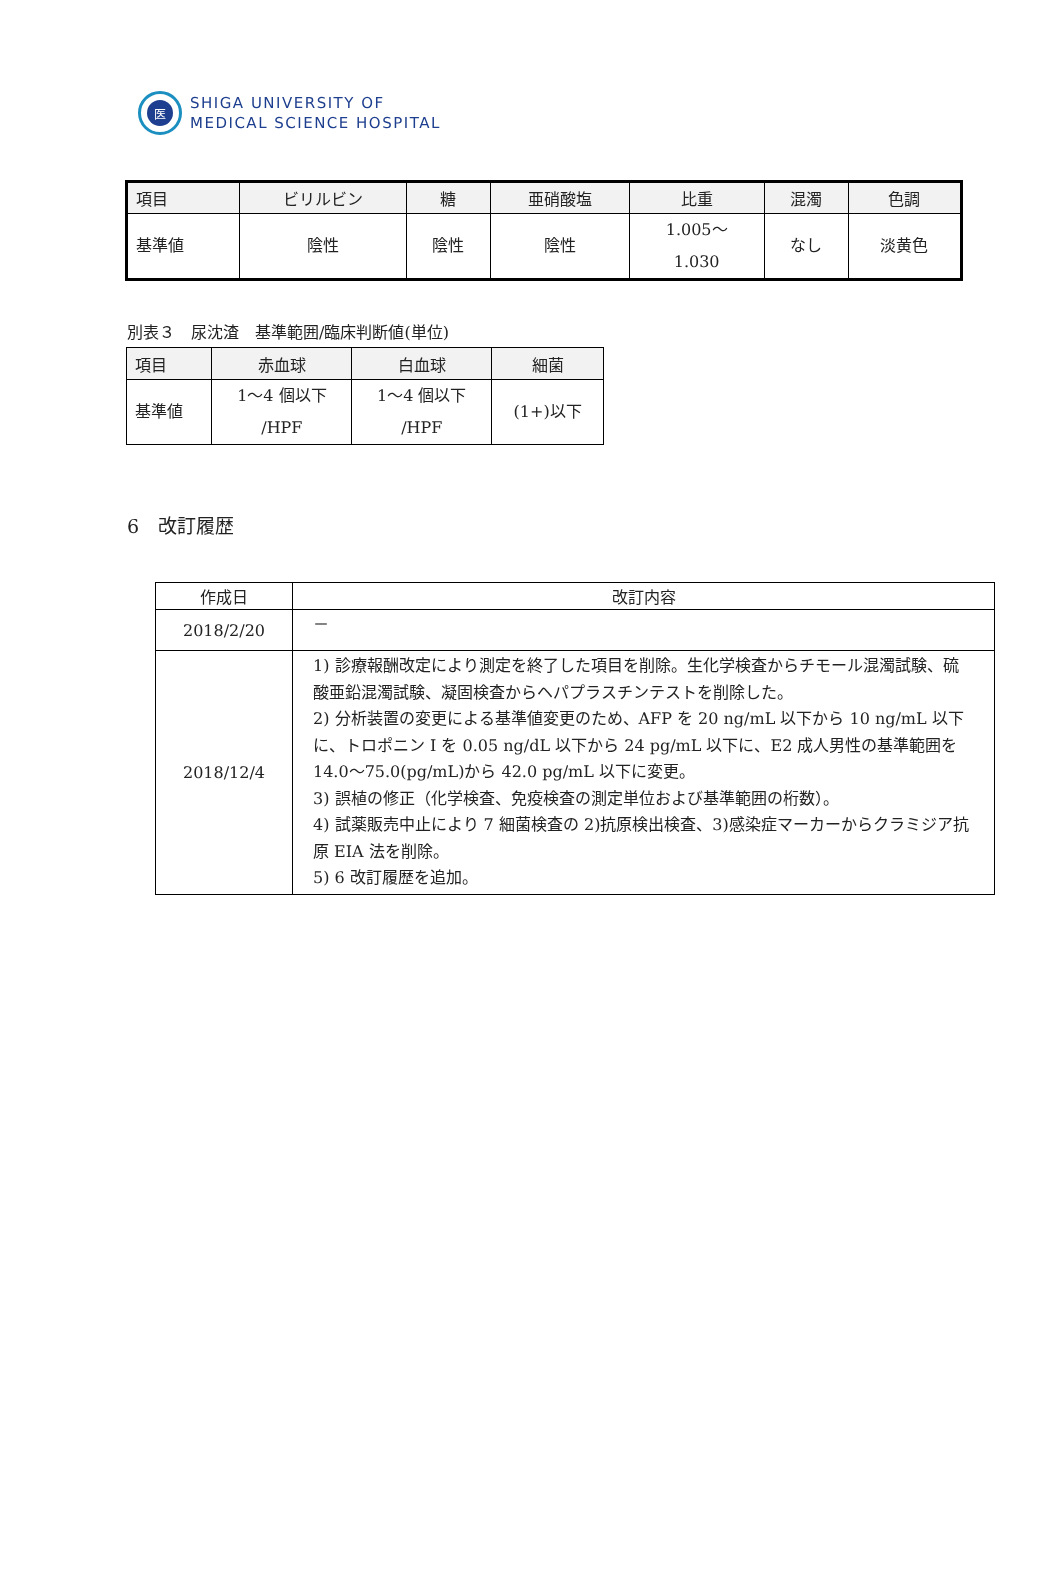医
SHIGA UNIVERSITY OF
MEDICAL SCIENCE HOSPITAL
| 項目 | ビリルビン | 糖 | 亜硝酸塩 | 比重 | 混濁 | 色調 |
| --- | --- | --- | --- | --- | --- | --- |
| 基準値 | 陰性 | 陰性 | 陰性 | 1.005～ 1.030 | なし | 淡黄色 |
別表３　尿沈渣　基準範囲/臨床判断値(単位)
| 項目 | 赤血球 | 白血球 | 細菌 |
| --- | --- | --- | --- |
| 基準値 | 1～4 個以下 /HPF | 1～4 個以下 /HPF | (1+)以下 |
6　改訂履歴
| 作成日 | 改訂内容 |
| --- | --- |
| 2018/2/20 | － |
| 2018/12/4 | 1) 診療報酬改定により測定を終了した項目を削除。生化学検査からチモール混濁試験、硫酸亜鉛混濁試験、凝固検査からヘパプラスチンテストを削除した。 2) 分析装置の変更による基準値変更のため、AFP を 20 ng/mL 以下から 10 ng/mL 以下に、トロポニン I を 0.05 ng/dL 以下から 24 pg/mL 以下に、E2 成人男性の基準範囲を 14.0～75.0(pg/mL)から 42.0 pg/mL 以下に変更。 3) 誤植の修正（化学検査、免疫検査の測定単位および基準範囲の桁数）。 4) 試薬販売中止により 7 細菌検査の 2)抗原検出検査、3)感染症マーカーからクラミジア抗原 EIA 法を削除。 5) 6 改訂履歴を追加。 |